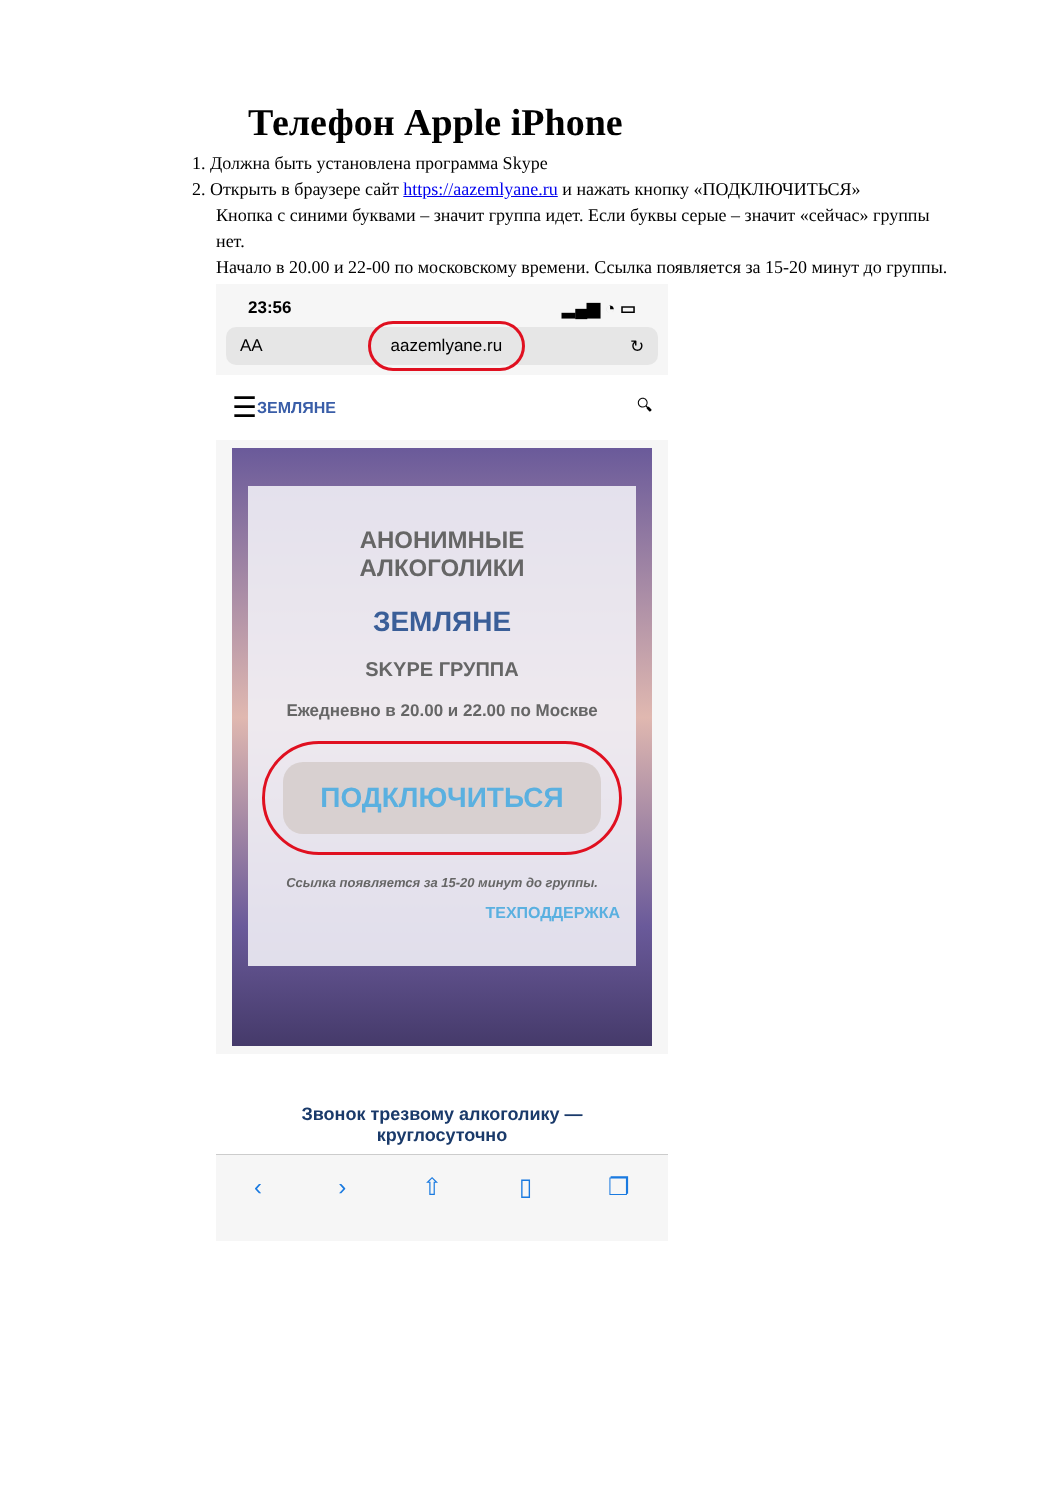Телефон Apple iPhone
1. Должна быть установлена программа Skype
2. Открыть в браузере сайт https://aazemlyane.ru и нажать кнопку «ПОДКЛЮЧИТЬСЯ»
Кнопка с синими буквами – значит группа идет. Если буквы серые – значит «сейчас» группы нет.
Начало в 20.00 и 22-00 по московскому времени. Ссылка появляется за 15-20 минут до группы.
23:56 ▂▄▆ ◔ ▭
AA aazemlyane.ru ↻
☰ ЗЕМЛЯНЕ 🔍︎
АНОНИМНЫЕ
АЛКОГОЛИКИ
ЗЕМЛЯНЕ
SKYPE ГРУППА
Ежедневно в 20.00 и 22.00 по Москве
ПОДКЛЮЧИТЬСЯ
Ссылка появляется за 15-20 минут до группы.
ТЕХПОДДЕРЖКА
Звонок трезвому алкоголику —
круглосуточно
‹ › ⇧ ▯ ❐